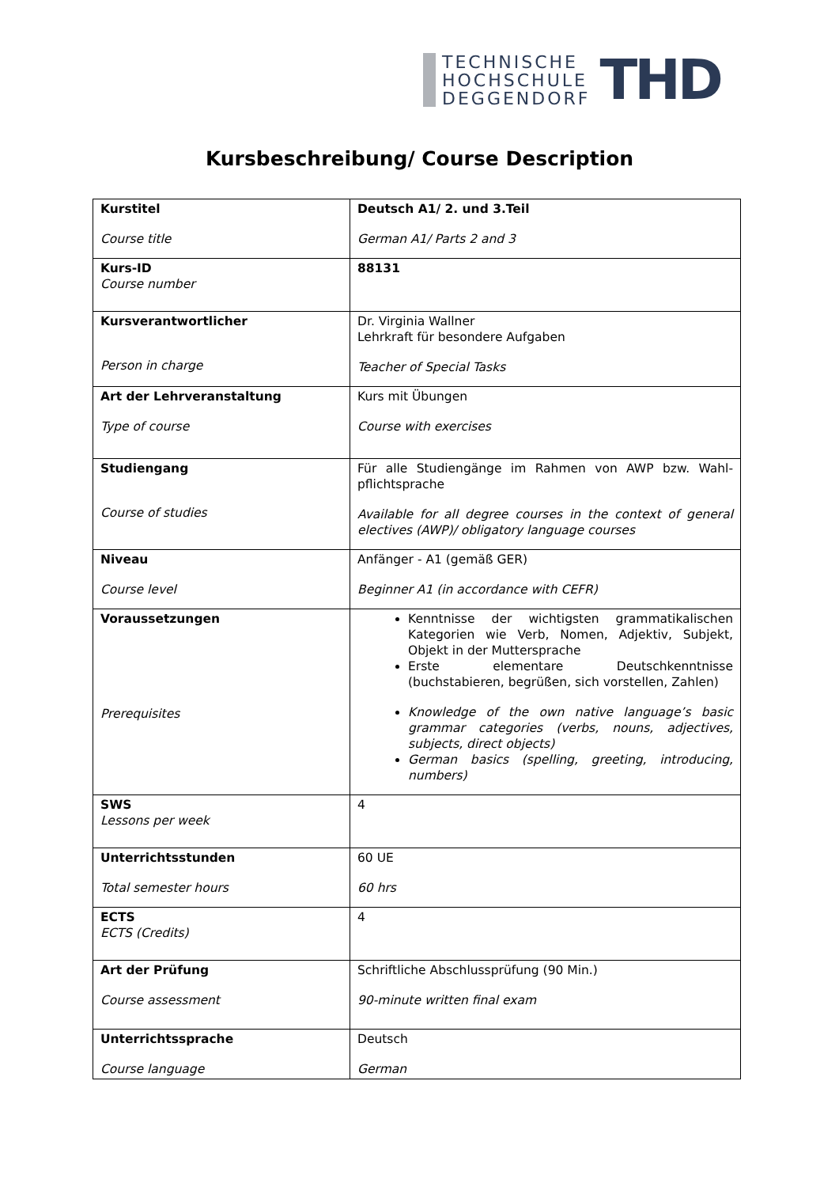TECHNISCHE
HOCHSCHULE
DEGGENDORF
THD
Kursbeschreibung/ Course Description
| Kurstitel Course title | Deutsch A1/ 2. und 3.Teil German A1/ Parts 2 and 3 |
| Kurs-ID Course number | 88131 |
| Kursverantwortlicher Person in charge | Dr. Virginia Wallner Lehrkraft für besondere Aufgaben Teacher of Special Tasks |
| Art der Lehrveranstaltung Type of course | Kurs mit Übungen Course with exercises |
| Studiengang Course of studies | Für alle Studiengänge im Rahmen von AWP bzw. Wahl-pflichtsprache Available for all degree courses in the context of general electives (AWP)/ obligatory language courses |
| Niveau Course level | Anfänger - A1 (gemäß GER) Beginner A1 (in accordance with CEFR) |
| Voraussetzungen Prerequisites | Kenntnisse der wichtigsten grammatikalischen Kategorien wie Verb, Nomen, Adjektiv, Subjekt, Objekt in der Muttersprache Erste elementare Deutschkenntnisse (buchstabieren, begrüßen, sich vorstellen, Zahlen) Knowledge of the own native language’s basic grammar categories (verbs, nouns, adjectives, subjects, direct objects) German basics (spelling, greeting, introducing, numbers) |
| SWS Lessons per week | 4 |
| Unterrichtsstunden Total semester hours | 60 UE 60 hrs |
| ECTS ECTS (Credits) | 4 |
| Art der Prüfung Course assessment | Schriftliche Abschlussprüfung (90 Min.) 90-minute written final exam |
| Unterrichtssprache Course language | Deutsch German |